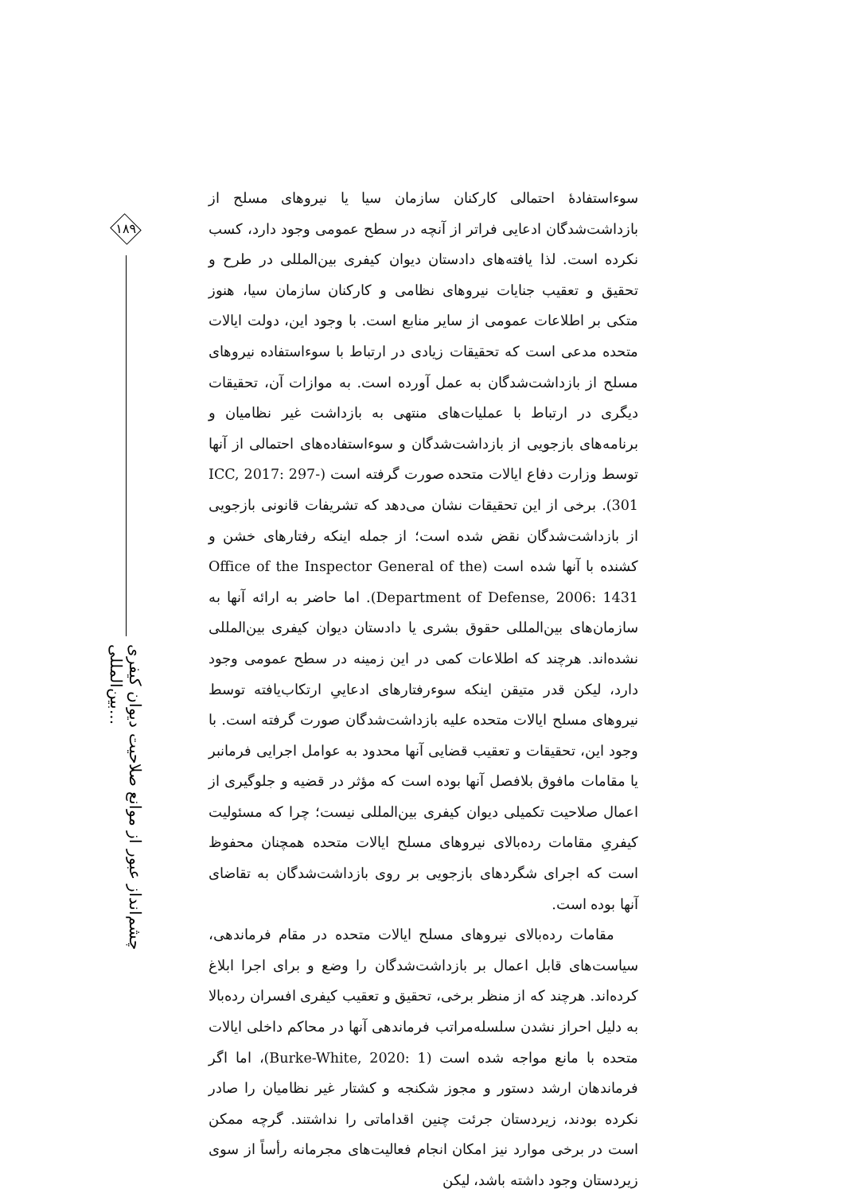۱۸۹
چشم‌انداز عبور از موانع صلاحیت دیوان کیفری بین‌المللی...
سوءاستفادهٔ احتمالی کارکنان سازمان سیا یا نیروهای مسلح از بازداشت‌شدگان ادعایی فراتر از آنچه در سطح عمومی وجود دارد، کسب نکرده است. لذا یافته‌های دادستان دیوان کیفری بین‌المللی در طرح و تحقیق و تعقیب جنایات نیروهای نظامی و کارکنان سازمان سیا، هنوز متکی بر اطلاعات عمومی از سایر منابع است. با وجود این، دولت ایالات متحده مدعی است که تحقیقات زیادی در ارتباط با سوءاستفاده نیروهای مسلح از بازداشت‌شدگان به عمل آورده است. به موازات آن، تحقیقات دیگری در ارتباط با عملیات‌های منتهی به بازداشت غیر نظامیان و برنامه‌های بازجویی از بازداشت‌شدگان و سوءاستفاده‌های احتمالی از آنها توسط وزارت دفاع ایالات متحده صورت گرفته است (ICC, 2017: 297-301). برخی از این تحقیقات نشان می‌دهد که تشریفات قانونی بازجویی از بازداشت‌شدگان نقض شده است؛ از جمله اینکه رفتارهای خشن و کشنده با آنها شده است (Office of the Inspector General of the Department of Defense, 2006: 1431). اما حاضر به ارائه آنها به سازمان‌های بین‌المللی حقوق بشری یا دادستان دیوان کیفری بین‌المللی نشده‌اند. هرچند که اطلاعات کمی در این زمینه در سطح عمومی وجود دارد، لیکن قدر متیقن اینکه سوءرفتارهای ادعاییِ ارتکاب‌یافته توسط نیروهای مسلح ایالات متحده علیه بازداشت‌شدگان صورت گرفته است. با وجود این، تحقیقات و تعقیب قضایی آنها محدود به عوامل اجرایی فرمانبر یا مقامات مافوق بلافصل آنها بوده است که مؤثر در قضیه و جلوگیری از اعمال صلاحیت تکمیلی دیوان کیفری بین‌المللی نیست؛ چرا که مسئولیت کیفریِ مقامات رده‌بالای نیروهای مسلح ایالات متحده همچنان محفوظ است که اجرای شگردهای بازجویی بر روی بازداشت‌شدگان به تقاضای آنها بوده است.
مقامات رده‌بالای نیروهای مسلح ایالات متحده در مقام فرماندهی، سیاست‌های قابل اعمال بر بازداشت‌شدگان را وضع و برای اجرا ابلاغ کرده‌اند. هرچند که از منظر برخی، تحقیق و تعقیب کیفری افسران رده‌بالا به دلیل احراز نشدن سلسله‌مراتب فرماندهی آنها در محاکم داخلی ایالات متحده با مانع مواجه شده است (Burke-White, 2020: 1)، اما اگر فرماندهان ارشد دستور و مجوز شکنجه و کشتار غیر نظامیان را صادر نکرده بودند، زیردستان جرئت چنین اقداماتی را نداشتند. گرچه ممکن است در برخی موارد نیز امکان انجام فعالیت‌های مجرمانه رأساً از سوی زیردستان وجود داشته باشد، لیکن